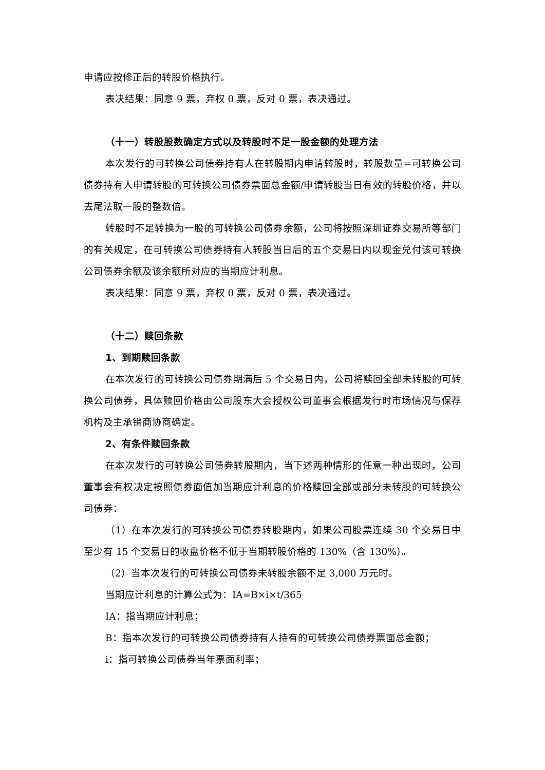申请应按修正后的转股价格执行。
表决结果：同意 9 票，弃权 0 票，反对 0 票，表决通过。
（十一）转股股数确定方式以及转股时不足一股金额的处理方法
本次发行的可转换公司债券持有人在转股期内申请转股时，转股数量=可转换公司债券持有人申请转股的可转换公司债券票面总金额/申请转股当日有效的转股价格，并以去尾法取一股的整数倍。
转股时不足转换为一股的可转换公司债券余额，公司将按照深圳证券交易所等部门的有关规定，在可转换公司债券持有人转股当日后的五个交易日内以现金兑付该可转换公司债券余额及该余额所对应的当期应计利息。
表决结果：同意 9 票，弃权 0 票，反对 0 票，表决通过。
（十二）赎回条款
1、到期赎回条款
在本次发行的可转换公司债券期满后 5 个交易日内，公司将赎回全部未转股的可转换公司债券，具体赎回价格由公司股东大会授权公司董事会根据发行时市场情况与保荐机构及主承销商协商确定。
2、有条件赎回条款
在本次发行的可转换公司债券转股期内，当下述两种情形的任意一种出现时，公司董事会有权决定按照债券面值加当期应计利息的价格赎回全部或部分未转股的可转换公司债券：
（1）在本次发行的可转换公司债券转股期内，如果公司股票连续 30 个交易日中至少有 15 个交易日的收盘价格不低于当期转股价格的 130%（含 130%）。
（2）当本次发行的可转换公司债券未转股余额不足 3,000 万元时。
当期应计利息的计算公式为：IA=B×i×t/365
IA：指当期应计利息；
B：指本次发行的可转换公司债券持有人持有的可转换公司债券票面总金额；
i：指可转换公司债券当年票面利率；